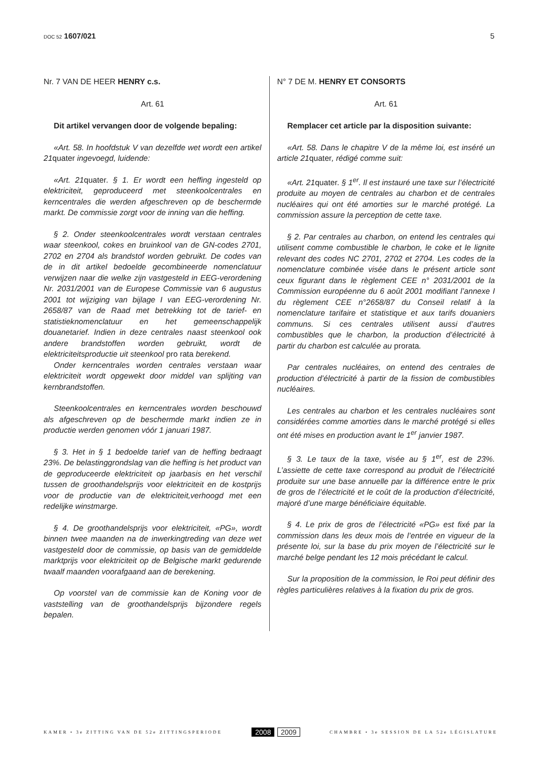DOC 52 1607/021 5
Nr. 7 VAN DE HEER HENRY c.s.
Art. 61
Dit artikel vervangen door de volgende bepaling:
«Art. 58. In hoofdstuk V van dezelfde wet wordt een artikel 21quater ingevoegd, luidende:
«Art. 21quater. § 1. Er wordt een heffing ingesteld op elektriciteit, geproduceerd met steenkoolcentrales en kerncentrales die werden afgeschreven op de beschermde markt. De commissie zorgt voor de inning van die heffing.
§ 2. Onder steenkoolcentrales wordt verstaan centrales waar steenkool, cokes en bruinkool van de GN-codes 2701, 2702 en 2704 als brandstof worden gebruikt. De codes van de in dit artikel bedoelde gecombineerde nomenclatuur verwijzen naar die welke zijn vastgesteld in EEG-verordening Nr. 2031/2001 van de Europese Commissie van 6 augustus 2001 tot wijziging van bijlage I van EEG-verordening Nr. 2658/87 van de Raad met betrekking tot de tarief- en statistieknomenclatuur en het gemeenschappelijk douanetarief. Indien in deze centrales naast steenkool ook andere brandstoffen worden gebruikt, wordt de elektriciteitsproductie uit steenkool pro rata berekend.
Onder kerncentrales worden centrales verstaan waar elektriciteit wordt opgewekt door middel van splijting van kernbrandstoffen.
Steenkoolcentrales en kerncentrales worden beschouwd als afgeschreven op de beschermde markt indien ze in productie werden genomen vóór 1 januari 1987.
§ 3. Het in § 1 bedoelde tarief van de heffing bedraagt 23%. De belastinggrondslag van die heffing is het product van de geproduceerde elektriciteit op jaarbasis en het verschil tussen de groothandelsprijs voor elektriciteit en de kostprijs voor de productie van de elektriciteit,verhoogd met een redelijke winstmarge.
§ 4. De groothandelsprijs voor elektriciteit, «PG», wordt binnen twee maanden na de inwerkingtreding van deze wet vastgesteld door de commissie, op basis van de gemiddelde marktprijs voor elektriciteit op de Belgische markt gedurende twaalf maanden voorafgaand aan de berekening.
Op voorstel van de commissie kan de Koning voor de vaststelling van de groothandelsprijs bijzondere regels bepalen.
N° 7 DE M. HENRY ET CONSORTS
Art. 61
Remplacer cet article par la disposition suivante:
«Art. 58. Dans le chapitre V de la même loi, est inséré un article 21quater, rédigé comme suit:
«Art. 21quater. § 1<sup>er</sup>. Il est instauré une taxe sur l’électricité produite au moyen de centrales au charbon et de centrales nucléaires qui ont été amorties sur le marché protégé. La commission assure la perception de cette taxe.
§ 2. Par centrales au charbon, on entend les centrales qui utilisent comme combustible le charbon, le coke et le lignite relevant des codes NC 2701, 2702 et 2704. Les codes de la nomenclature combinée visée dans le présent article sont ceux figurant dans le règlement CEE n° 2031/2001 de la Commission européenne du 6 août 2001 modifiant l’annexe I du règlement CEE n°2658/87 du Conseil relatif à la nomenclature tarifaire et statistique et aux tarifs douaniers communs. Si ces centrales utilisent aussi d’autres combustibles que le charbon, la production d’électricité à partir du charbon est calculée au prorata.
Par centrales nucléaires, on entend des centrales de production d’électricité à partir de la fission de combustibles nucléaires.
Les centrales au charbon et les centrales nucléaires sont considérées comme amorties dans le marché protégé si elles ont été mises en production avant le 1<sup>er</sup> janvier 1987.
§ 3. Le taux de la taxe, visée au § 1<sup>er</sup>, est de 23%. L’assiette de cette taxe correspond au produit de l’électricité produite sur une base annuelle par la différence entre le prix de gros de l’électricité et le coût de la production d’électricité, majoré d’une marge bénéficiaire équitable.
§ 4. Le prix de gros de l’électricité «PG» est fixé par la commission dans les deux mois de l’entrée en vigueur de la présente loi, sur la base du prix moyen de l’électricité sur le marché belge pendant les 12 mois précédant le calcul.
Sur la proposition de la commission, le Roi peut définir des règles particulières relatives à la fixation du prix de gros.
KAMER • 3e ZITTING VAN DE 52e ZITTINGSPERIODE
2008 2009
CHAMBRE • 3e SESSION DE LA 52e LÉGISLATURE